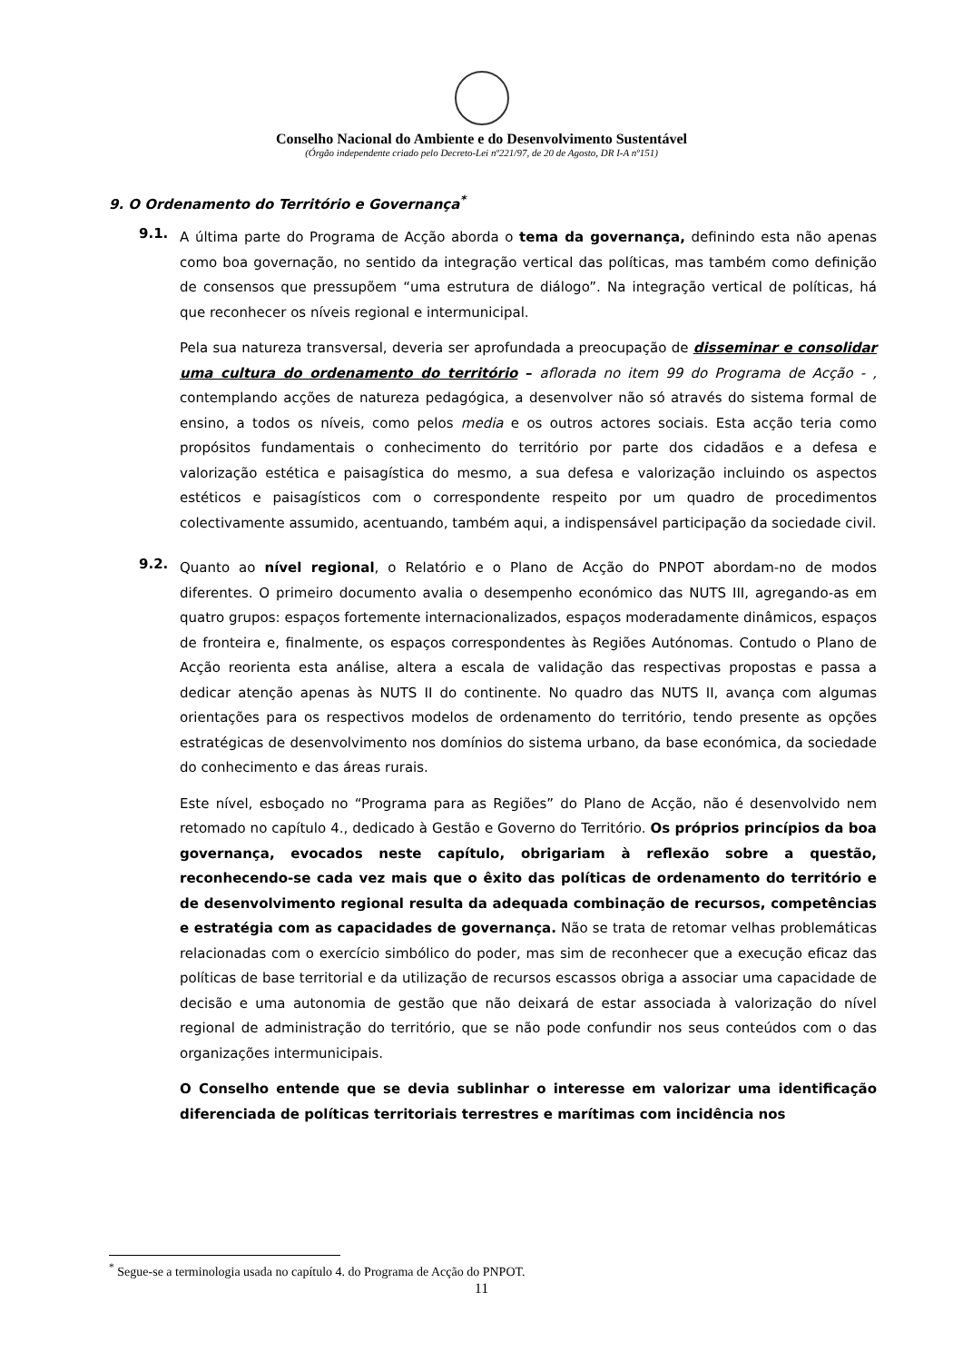Conselho Nacional do Ambiente e do Desenvolvimento Sustentável
(Órgão independente criado pelo Decreto-Lei nº221/97, de 20 de Agosto, DR I-A nº151)
9. O Ordenamento do Território e Governança<sup>*</sup>
9.1.
A última parte do Programa de Acção aborda o tema da governança, definindo esta não apenas como boa governação, no sentido da integração vertical das políticas, mas também como definição de consensos que pressupõem “uma estrutura de diálogo”. Na integração vertical de políticas, há que reconhecer os níveis regional e intermunicipal.
Pela sua natureza transversal, deveria ser aprofundada a preocupação de disseminar e consolidar uma cultura do ordenamento do território – aflorada no item 99 do Programa de Acção - , contemplando acções de natureza pedagógica, a desenvolver não só através do sistema formal de ensino, a todos os níveis, como pelos media e os outros actores sociais. Esta acção teria como propósitos fundamentais o conhecimento do território por parte dos cidadãos e a defesa e valorização estética e paisagística do mesmo, a sua defesa e valorização incluindo os aspectos estéticos e paisagísticos com o correspondente respeito por um quadro de procedimentos colectivamente assumido, acentuando, também aqui, a indispensável participação da sociedade civil.
9.2.
Quanto ao nível regional, o Relatório e o Plano de Acção do PNPOT abordam-no de modos diferentes. O primeiro documento avalia o desempenho económico das NUTS III, agregando-as em quatro grupos: espaços fortemente internacionalizados, espaços moderadamente dinâmicos, espaços de fronteira e, finalmente, os espaços correspondentes às Regiões Autónomas. Contudo o Plano de Acção reorienta esta análise, altera a escala de validação das respectivas propostas e passa a dedicar atenção apenas às NUTS II do continente. No quadro das NUTS II, avança com algumas orientações para os respectivos modelos de ordenamento do território, tendo presente as opções estratégicas de desenvolvimento nos domínios do sistema urbano, da base económica, da sociedade do conhecimento e das áreas rurais.
Este nível, esboçado no “Programa para as Regiões” do Plano de Acção, não é desenvolvido nem retomado no capítulo 4., dedicado à Gestão e Governo do Território. Os próprios princípios da boa governança, evocados neste capítulo, obrigariam à reflexão sobre a questão, reconhecendo-se cada vez mais que o êxito das políticas de ordenamento do território e de desenvolvimento regional resulta da adequada combinação de recursos, competências e estratégia com as capacidades de governança. Não se trata de retomar velhas problemáticas relacionadas com o exercício simbólico do poder, mas sim de reconhecer que a execução eficaz das políticas de base territorial e da utilização de recursos escassos obriga a associar uma capacidade de decisão e uma autonomia de gestão que não deixará de estar associada à valorização do nível regional de administração do território, que se não pode confundir nos seus conteúdos com o das organizações intermunicipais.
O Conselho entende que se devia sublinhar o interesse em valorizar uma identificação diferenciada de políticas territoriais terrestres e marítimas com incidência nos
<sup>*</sup> Segue-se a terminologia usada no capítulo 4. do Programa de Acção do PNPOT.
11